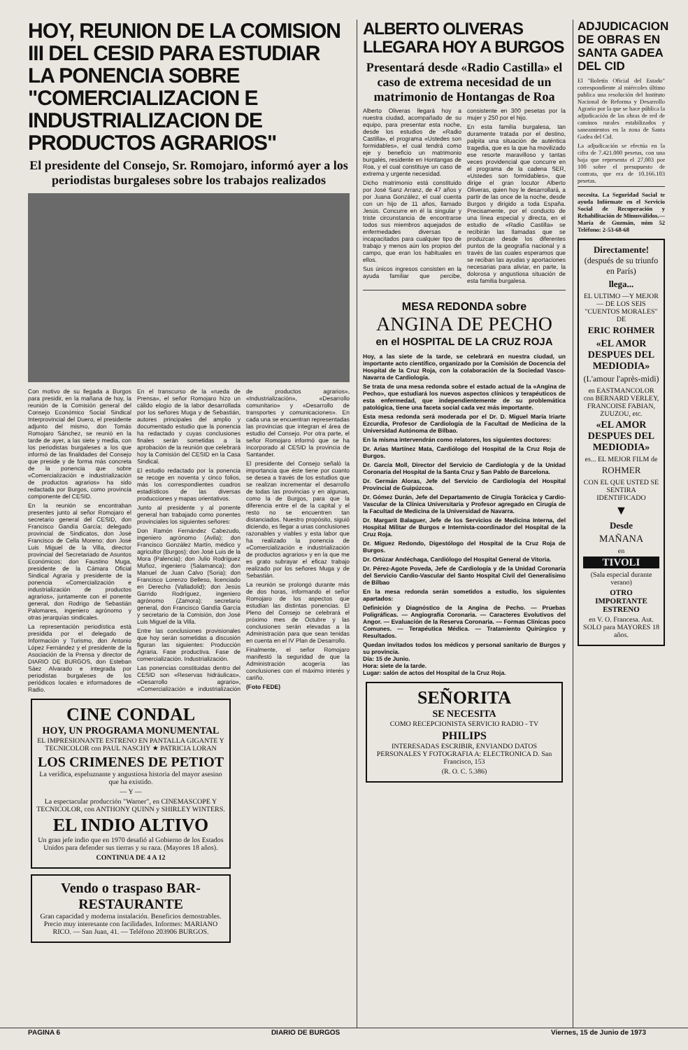HOY, REUNION DE LA COMISION III DEL CESID PARA ESTUDIAR LA PONENCIA SOBRE "COMERCIALIZACION E INDUSTRIALIZACION DE PRODUCTOS AGRARIOS"
El presidente del Consejo, Sr. Romojaro, informó ayer a los periodistas burgaleses sobre los trabajos realizados
Con motivo de su llegada a Burgos para presidir, en la mañana de hoy, la reunión de la Comisión general del Consejo Económico Social Sindical Interprovincial del Duero, el presidente adjunto del mismo, don Tomás Romojaro Sánchez, se reunió en la tarde de ayer, a las siete y media, con los periodistas burgaleses a los que informó de las finalidades del Consejo que preside y de forma más concreta de la ponencia que sobre «Comercialización e industrialización de productos agrarios» ha sido redactada por Burgos, como provincia componente del CESID.
En la reunión se encontraban presentes junto al señor Romojaro el secretario general del CESID, don Francisco Gandía García; delegado provincial de Sindicatos, don José Francisco de Cella Moreno; don José Luis Miguel de la Villa, director provincial del Secretariado de Asuntos Económicos; don Faustino Muga, presidente de la Cámara Oficial Sindical Agraria y presidente de la ponencia «Comercialización e industrialización de productos agrarios», juntamente con el ponente general, don Rodrigo de Sebastián Palomares, ingeniero agrónomo y otras jerarquías sindicales.
La representación periodística está presidida por el delegado de Información y Turismo, don Antonio López Fernández y el presidente de la Asociación de la Prensa y director de DIARIO DE BURGOS, don Esteban Sáez Alvarado e integrada por periodistas burgaleses de los periódicos locales e informadores de Radio.
En el transcurso de la «rueda de Prensa», el señor Romojaro hizo un cálido elogio de la labor desarrollada por los señores Muga y de Sebastián, autores principales del amplio y documentado estudio que la ponencia ha redactado y cuyas conclusiones finales serán sometidas a la aprobación de la reunión que celebrará hoy la Comisión del CESID en la Casa Sindical.
El estudio redactado por la ponencia se recoge en noventa y cinco folios, más los correspondientes cuadros estadísticos de las diversas producciones y mapas orientativos.
Junto al presidente y al ponente general han trabajado como ponentes provinciales los siguientes señores:
Don Ramón Fernández Cabezudo, ingeniero agrónomo (Avila); don Francisco González Martín, médico y agricultor (Burgos); don José Luis de la Mora (Palencia); don Julio Rodríguez Muñoz, ingeniero (Salamanca); don Manuel de Juan Calvo (Soria); don Francisco Lorenzo Belleso, licenciado en Derecho (Valladolid); don Jesús Garrido Rodríguez, ingeniero agrónomo (Zamora); secretario general, don Francisco Gandía García y secretario de la Comisión, don José Luis Miguel de la Villa.
Entre las conclusiones provisionales que hoy serán sometidas a discusión figuran las siguientes: Producción Agraria. Fase productiva. Fase de comercialización. Industrialización.
Las ponencias constituidas dentro del CESID son «Reservas hidráulicas», «Desarrollo agrario», «Comercialización e industrialización de productos agrarios», «Industrialización», «Desarrollo comunitario» y «Desarrollo de transportes y comunicaciones». En cada una se encuentran representadas las provincias que integran el área de estudio del Consejo. Por otra parte, el señor Romojaro informó que se ha incorporado al CESID la provincia de Santander.
El presidente del Consejo señaló la importancia que éste tiene por cuanto se desea a través de los estudios que se realizan incrementar el desarrollo de todas las provincias y en algunas, como la de Burgos, para que la diferencia entre el de la capital y el resto no se encuentren tan distanciados. Nuestro propósito, siguió diciendo, es llegar a unas conclusiones razonables y viables y esta labor que ha realizado la ponencia de «Comercialización e industrialización de productos agrarios» y en la que me es grato subrayar el eficaz trabajo realizado por los señores Muga y de Sebastián.
La reunión se prolongó durante más de dos horas, informando el señor Romojaro de los aspectos que estudian las distintas ponencias. El Pleno del Consejo se celebrará el próximo mes de Octubre y las conclusiones serán elevadas a la Administración para que sean tenidas en cuenta en el IV Plan de Desarrollo.
Finalmente, el señor Romojaro manifestó la seguridad de que la Administración acogería las conclusiones con el máximo interés y cariño.
(Foto FEDE)
CINE CONDAL
HOY, UN PROGRAMA MONUMENTAL
EL IMPRESIONANTE ESTRENO EN PANTALLA GIGANTE Y TECNICOLOR con PAUL NASCHY ★ PATRICIA LORAN
LOS CRIMENES DE PETIOT
La verídica, espeluznante y angustiosa historia del mayor asesino que ha existido.
— Y —
La espectacular producción "Warner", en CINEMASCOPE Y TECNICOLOR, con ANTHONY QUINN y SHIRLEY WINTERS.
EL INDIO ALTIVO
Un gran jefe indio que en 1970 desafió al Gobierno de los Estados Unidos para defender sus tierras y su raza. (Mayores 18 años).
CONTINUA DE 4 A 12
Vendo o traspaso BAR-RESTAURANTE
Gran capacidad y moderna instalación. Beneficios demostrables. Precio muy interesante con facilidades. Informes: MARIANO RICO. — San Juan, 41. — Teléfono 203906 BURGOS.
ALBERTO OLIVERAS LLEGARA HOY A BURGOS
Presentará desde «Radio Castilla» el caso de extrema necesidad de un matrimonio de Hontangas de Roa
Alberto Oliveras llegará hoy a nuestra ciudad, acompañado de su equipo, para presentar esta noche, desde los estudios de «Radio Castilla», el programa «Ustedes son formidables», el cual tendrá como eje y beneficio un matrimonio burgalés, residente en Hontangas de Roa, y el cual constituye un caso de extrema y urgente necesidad.
Dicho matrimonio está constituido por José Sanz Arranz, de 47 años y por Juana González, el cual cuenta con un hijo de 11 años, llamado Jesús. Concurre en él la singular y triste circunstancia de encontrarse todos sus miembros aquejados de enfermedades diversas e incapacitados para cualquier tipo de trabajo y menos aún los propios del campo, que eran los habituales en ellos.
Sus únicos ingresos consisten en la ayuda familiar que percibe, consistente en 300 pesetas por la mujer y 250 por el hijo.
En esta familia burgalesa, tan duramente tratada por el destino, palpita una situación de auténtica tragedia, que es la que ha movilizado ese resorte maravilloso y tantas veces providencial que concurre en el programa de la cadena SER, «Ustedes son formidables», que dirige el gran locutor Alberto Oliveras, quien hoy le desarrollará, a partir de las once de la noche, desde Burgos y dirigido a toda España. Precisamente, por el conducto de una línea especial y directa, en el estudio de «Radio Castilla» se recibirán las llamadas que se produzcan desde los diferentes puntos de la geografía nacional y a través de las cuales esperamos que se reciban las ayudas y aportaciones necesarias para aliviar, en parte, la dolorosa y angustiosa situación de esta familia burgalesa.
MESA REDONDA sobre
ANGINA DE PECHO
en el HOSPITAL DE LA CRUZ ROJA
Hoy, a las siete de la tarde, se celebrará en nuestra ciudad, un importante acto científico, organizado por la Comisión de Docencia del Hospital de la Cruz Roja, con la colaboración de la Sociedad Vasco-Navarra de Cardiología.
Se trata de una mesa redonda sobre el estado actual de la «Angina de Pecho», que estudiará los nuevos aspectos clínicos y terapéuticos de esta enfermedad, que independientemente de su problemática patológica, tiene una faceta social cada vez más importante.
Esta mesa redonda será moderada por el Dr. D. Miguel María Iriarte Ezcurdia, Profesor de Cardiología de la Facultad de Medicina de la Universidad Autónoma de Bilbao.
En la misma intervendrán como relatores, los siguientes doctores:
Dr. Arias Martínez Mata, Cardiólogo del Hospital de la Cruz Roja de Burgos.
Dr. García Moll, Director del Servicio de Cardiología y de la Unidad Coronaria del Hospital de la Santa Cruz y San Pablo de Barcelona.
Dr. Germán Aloras, Jefe del Servicio de Cardiología del Hospital Provincial de Guipúzcoa.
Dr. Gómez Durán, Jefe del Departamento de Cirugía Torácica y Cardio-Vascular de la Clínica Universitaria y Profesor agregado en Cirugía de la Facultad de Medicina de la Universidad de Navarra.
Dr. Margarit Balaguer, Jefe de los Servicios de Medicina Interna, del Hospital Militar de Burgos e Internista-coordinador del Hospital de la Cruz Roja.
Dr. Míguez Redondo, Digestólogo del Hospital de la Cruz Roja de Burgos.
Dr. Ortúzar Andéchaga, Cardiólogo del Hospital General de Vitoria.
Dr. Pérez-Agote Poveda, Jefe de Cardiología y de la Unidad Coronaria del Servicio Cardio-Vascular del Santo Hospital Civil del Generalísimo de Bilbao
En la mesa redonda serán sometidos a estudio, los siguientes apartados:
Definición y Diagnóstico de la Angina de Pecho. — Pruebas Poligráficas. — Angiografía Coronaria. — Caracteres Evolutivos del Angor. — Evaluación de la Reserva Coronaria. — Formas Clínicas poco Comunes. — Terapéutica Médica. — Tratamiento Quirúrgico y Resultados.
Quedan invitados todos los médicos y personal sanitario de Burgos y su provincia.
Día: 15 de Junio.
Hora: siete de la tarde.
Lugar: salón de actos del Hospital de la Cruz Roja.
SEÑORITA
SE NECESITA
COMO RECEPCIONISTA SERVICIO RADIO - TV
PHILIPS
INTERESADAS ESCRIBIR, ENVIANDO DATOS PERSONALES Y FOTOGRAFIA A: ELECTRONICA D. San Francisco, 153
(R. O. C. 5.386)
ADJUDICACION DE OBRAS EN SANTA GADEA DEL CID
El "Boletín Oficial del Estado" correspondiente al miércoles último publica una resolución del Instituto Nacional de Reforma y Desarrollo Agrario por la que se hace pública la adjudicación de las obras de red de caminos rurales estabilizados y saneamientos en la zona de Santa Gadea del Cid.
La adjudicación se efectúa en la cifra de 7.421.000 pesetas, con una baja que representa el 27,003 por 100 sobre el presupuesto de contrata, que era de 10.166.103 pesetas.
necesita. La Seguridad Social te ayuda Infórmate en el Servicio Social de Recuperación y Rehabilitación de Minusválidos.—María de Guzmán, núm 52 Teléfono: 2-53-68-68
Directamente!
(después de su triunfo en París)
llega...
EL ULTIMO —Y MEJOR— DE LOS SEIS "CUENTOS MORALES" DE
ERIC ROHMER
«EL AMOR DESPUES DEL MEDIODIA»
(L'amour l'après-midi)
en EASTMANCOLOR con BERNARD VERLEY, FRANCOISE FABIAN, ZUUZOU, etc.
«EL AMOR DESPUES DEL MEDIODIA»
es... EL MEJOR FILM de
ROHMER
CON EL QUE USTED SE SENTIRA IDENTIFICADO
▼
Desde
MAÑANA
en
TIVOLI
(Sala especial durante verano)
OTRO IMPORTANTE ESTRENO
en V. O. Francesa. Aut. SOLO para MAYORES 18 años.
PAGINA 6 DIARIO DE BURGOS Viernes, 15 de Junio de 1973